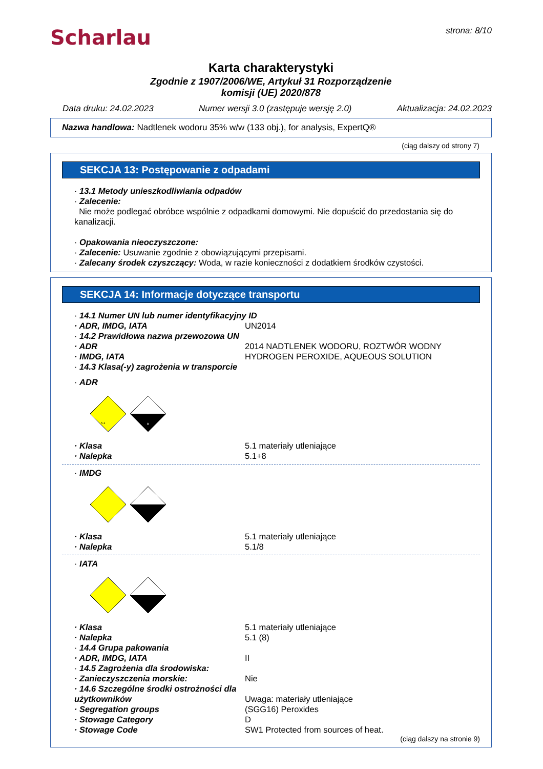Scharlau
strona: 8/10
Karta charakterystyki
Zgodnie z 1907/2006/WE, Artykuł 31 Rozporządzenie
komisji (UE) 2020/878
Data druku: 24.02.2023 Numer wersji 3.0 (zastępuje wersję 2.0) Aktualizacja: 24.02.2023
Nazwa handlowa: Nadtlenek wodoru 35% w/w (133 obj.), for analysis, ExpertQ®
(ciąg dalszy od strony 7)
SEKCJA 13: Postępowanie z odpadami
· 13.1 Metody unieszkodliwiania odpadów
· Zalecenie:
Nie może podlegać obróbce wspólnie z odpadkami domowymi. Nie dopuścić do przedostania się do kanalizacji.
· Opakowania nieoczyszczone:
· Zalecenie: Usuwanie zgodnie z obowiązującymi przepisami.
· Zalecany środek czyszczący: Woda, w razie konieczności z dodatkiem środków czystości.
SEKCJA 14: Informacje dotyczące transportu
· 14.1 Numer UN lub numer identyfikacyjny ID
· ADR, IMDG, IATA UN2014
· 14.2 Prawidłowa nazwa przewozowa UN
· ADR 2014 NADTLENEK WODORU, ROZTWÓR WODNY
· IMDG, IATA HYDROGEN PEROXIDE, AQUEOUS SOLUTION
· 14.3 Klasa(-y) zagrożenia w transporcie
· ADR
5.1
8
· Klasa 5.1 materiały utleniające
· Nalepka 5.1+8
· IMDG
· Klasa 5.1 materiały utleniające
· Nalepka 5.1/8
· IATA
· Klasa 5.1 materiały utleniające
· Nalepka 5.1 (8)
· 14.4 Grupa pakowania
· ADR, IMDG, IATA II
· 14.5 Zagrożenia dla środowiska:
· Zanieczyszczenia morskie: Nie
· 14.6 Szczególne środki ostrożności dla użytkowników Uwaga: materiały utleniające
· Segregation groups (SGG16) Peroxides
· Stowage Category D
· Stowage Code SW1 Protected from sources of heat.
(ciąg dalszy na stronie 9)